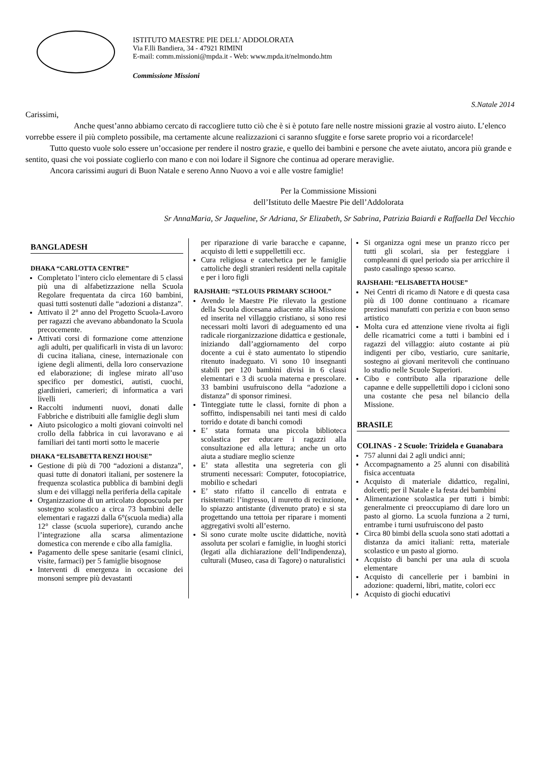ISTITUTO MAESTRE PIE DELL' ADDOLORATA
Via F.lli Bandiera, 34 - 47921 RIMINI
E-mail: comm.missioni@mpda.it - Web: www.mpda.it/nelmondo.htm
Commissione Missioni
S.Natale 2014
Carissimi,
Anche quest’anno abbiamo cercato di raccogliere tutto ciò che è si è potuto fare nelle nostre missioni grazie al vostro aiuto. L’elenco vorrebbe essere il più completo possibile, ma certamente alcune realizzazioni ci saranno sfuggite e forse sarete proprio voi a ricordarcele!
Tutto questo vuole solo essere un’occasione per rendere il nostro grazie, e quello dei bambini e persone che avete aiutato, ancora più grande e sentito, quasi che voi possiate coglierlo con mano e con noi lodare il Signore che continua ad operare meraviglie.
Ancora carissimi auguri di Buon Natale e sereno Anno Nuovo a voi e alle vostre famiglie!
Per la Commissione Missioni
dell’Istituto delle Maestre Pie dell’Addolorata
Sr AnnaMaria, Sr Jaqueline, Sr Adriana, Sr Elizabeth, Sr Sabrina, Patrizia Baiardi e Raffaella Del Vecchio
BANGLADESH
DHAKA “CARLOTTA CENTRE”
Completato l’intero ciclo elementare di 5 classi più una di alfabetizzazione nella Scuola Regolare frequentata da circa 160 bambini, quasi tutti sostenuti dalle “adozioni a distanza”.
Attivato il 2° anno del Progetto Scuola-Lavoro per ragazzi che avevano abbandonato la Scuola precocemente.
Attivati corsi di formazione come attenzione agli adulti, per qualificarli in vista di un lavoro: di cucina italiana, cinese, internazionale con igiene degli alimenti, della loro conservazione ed elaborazione; di inglese mirato all’uso specifico per domestici, autisti, cuochi, giardinieri, camerieri; di informatica a vari livelli
Raccolti indumenti nuovi, donati dalle Fabbriche e distribuiti alle famiglie degli slum
Aiuto psicologico a molti giovani coinvolti nel crollo della fabbrica in cui lavoravano e ai familiari dei tanti morti sotto le macerie
DHAKA “ELISABETTA RENZI HOUSE”
Gestione di più di 700 “adozioni a distanza”, quasi tutte di donatori italiani, per sostenere la frequenza scolastica pubblica di bambini degli slum e dei villaggi nella periferia della capitale
Organizzazione di un articolato doposcuola per sostegno scolastico a circa 73 bambini delle elementari e ragazzi dalla 6°(scuola media) alla 12° classe (scuola superiore), curando anche l’integrazione alla scarsa alimentazione domestica con merende e cibo alla famiglia.
Pagamento delle spese sanitarie (esami clinici, visite, farmaci) per 5 famiglie bisognose
Interventi di emergenza in occasione dei monsoni sempre più devastanti
per riparazione di varie baracche e capanne, acquisto di letti e suppellettili ecc.
Cura religiosa e catechetica per le famiglie cattoliche degli stranieri residenti nella capitale e per i loro figli
RAJSHAHI: “ST.LOUIS PRIMARY SCHOOL”
Avendo le Maestre Pie rilevato la gestione della Scuola diocesana adiacente alla Missione ed inserita nel villaggio cristiano, si sono resi necessari molti lavori di adeguamento ed una radicale riorganizzazione didattica e gestionale, iniziando dall’aggiornamento del corpo docente a cui è stato aumentato lo stipendio ritenuto inadeguato. Vi sono 10 insegnanti stabili per 120 bambini divisi in 6 classi elementari e 3 di scuola materna e prescolare. 33 bambini usufruiscono della “adozione a distanza” di sponsor riminesi.
Tinteggiate tutte le classi, fornite di phon a soffitto, indispensabili nei tanti mesi di caldo torrido e dotate di banchi comodi
E’ stata formata una piccola biblioteca scolastica per educare i ragazzi alla consultazione ed alla lettura; anche un orto aiuta a studiare meglio scienze
E’ stata allestita una segreteria con gli strumenti necessari: Computer, fotocopiatrice, mobilio e schedari
E’ stato rifatto il cancello di entrata e risistemati: l’ingresso, il muretto di recinzione, lo spiazzo antistante (divenuto prato) e si sta progettando una tettoia per riparare i momenti aggregativi svolti all’esterno.
Si sono curate molte uscite didattiche, novità assoluta per scolari e famiglie, in luoghi storici (legati alla dichiarazione dell’Indipendenza), culturali (Museo, casa di Tagore) o naturalistici
Si organizza ogni mese un pranzo ricco per tutti gli scolari, sia per festeggiare i compleanni di quel periodo sia per arricchire il pasto casalingo spesso scarso.
RAJSHAHI: “ELISABETTA HOUSE”
Nei Centri di ricamo di Natore e di questa casa più di 100 donne continuano a ricamare preziosi manufatti con perizia e con buon senso artistico
Molta cura ed attenzione viene rivolta ai figli delle ricamatrici come a tutti i bambini ed i ragazzi del villaggio: aiuto costante ai più indigenti per cibo, vestiario, cure sanitarie, sostegno ai giovani meritevoli che continuano lo studio nelle Scuole Superiori.
Cibo e contributo alla riparazione delle capanne e delle suppellettili dopo i cicloni sono una costante che pesa nel bilancio della Missione.
BRASILE
COLINAS - 2 Scuole: Trizidela e Guanabara
757 alunni dai 2 agli undici anni;
Accompagnamento a 25 alunni con disabilità fisica accentuata
Acquisto di materiale didattico, regalini, dolcetti; per il Natale e la festa dei bambini
Alimentazione scolastica per tutti i bimbi: generalmente ci preoccupiamo di dare loro un pasto al giorno. La scuola funziona a 2 turni, entrambe i turni usufruiscono del pasto
Circa 80 bimbi della scuola sono stati adottati a distanza da amici italiani: retta, materiale scolastico e un pasto al giorno.
Acquisto di banchi per una aula di scuola elementare
Acquisto di cancellerie per i bambini in adozione: quaderni, libri, matite, colori ecc
Acquisto di giochi educativi